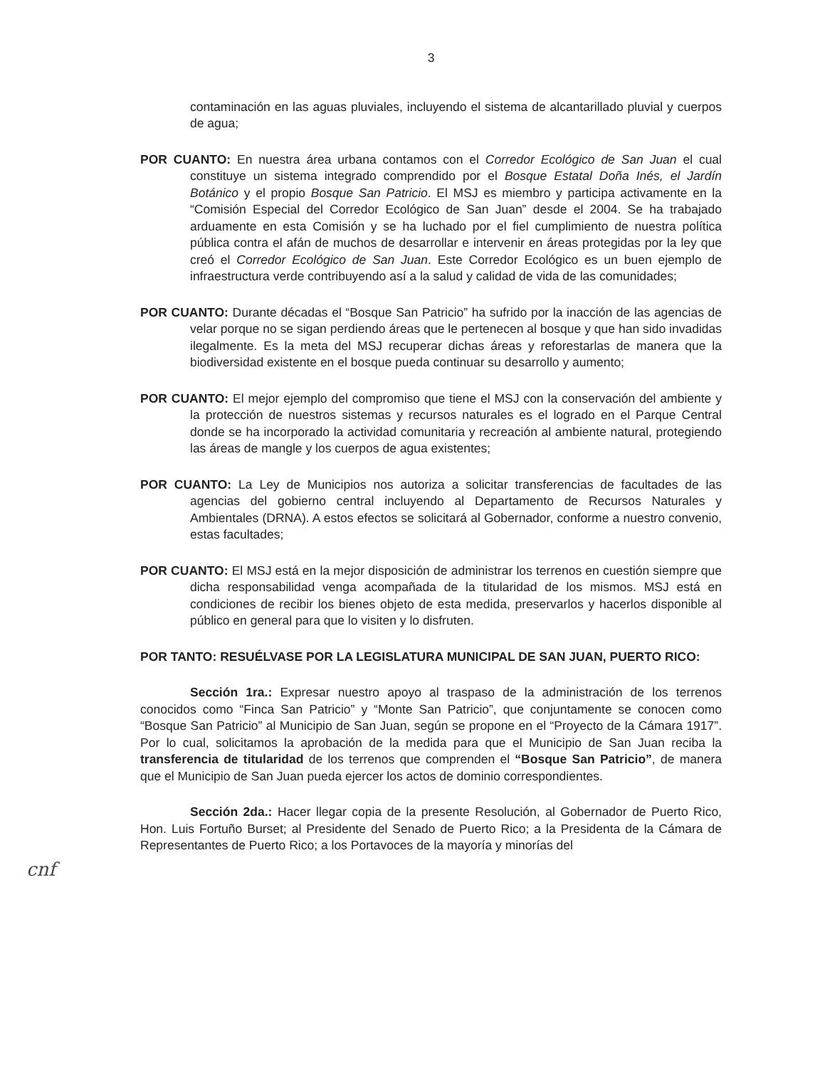3
contaminación en las aguas pluviales, incluyendo el sistema de alcantarillado pluvial y cuerpos de agua;
POR CUANTO: En nuestra área urbana contamos con el Corredor Ecológico de San Juan el cual constituye un sistema integrado comprendido por el Bosque Estatal Doña Inés, el Jardín Botánico y el propio Bosque San Patricio. El MSJ es miembro y participa activamente en la “Comisión Especial del Corredor Ecológico de San Juan” desde el 2004. Se ha trabajado arduamente en esta Comisión y se ha luchado por el fiel cumplimiento de nuestra política pública contra el afán de muchos de desarrollar e intervenir en áreas protegidas por la ley que creó el Corredor Ecológico de San Juan. Este Corredor Ecológico es un buen ejemplo de infraestructura verde contribuyendo así a la salud y calidad de vida de las comunidades;
POR CUANTO: Durante décadas el “Bosque San Patricio” ha sufrido por la inacción de las agencias de velar porque no se sigan perdiendo áreas que le pertenecen al bosque y que han sido invadidas ilegalmente. Es la meta del MSJ recuperar dichas áreas y reforestarlas de manera que la biodiversidad existente en el bosque pueda continuar su desarrollo y aumento;
POR CUANTO: El mejor ejemplo del compromiso que tiene el MSJ con la conservación del ambiente y la protección de nuestros sistemas y recursos naturales es el logrado en el Parque Central donde se ha incorporado la actividad comunitaria y recreación al ambiente natural, protegiendo las áreas de mangle y los cuerpos de agua existentes;
POR CUANTO: La Ley de Municipios nos autoriza a solicitar transferencias de facultades de las agencias del gobierno central incluyendo al Departamento de Recursos Naturales y Ambientales (DRNA). A estos efectos se solicitará al Gobernador, conforme a nuestro convenio, estas facultades;
POR CUANTO: El MSJ está en la mejor disposición de administrar los terrenos en cuestión siempre que dicha responsabilidad venga acompañada de la titularidad de los mismos. MSJ está en condiciones de recibir los bienes objeto de esta medida, preservarlos y hacerlos disponible al público en general para que lo visiten y lo disfruten.
POR TANTO: RESUÉLVASE POR LA LEGISLATURA MUNICIPAL DE SAN JUAN, PUERTO RICO:
Sección 1ra.: Expresar nuestro apoyo al traspaso de la administración de los terrenos conocidos como “Finca San Patricio” y “Monte San Patricio”, que conjuntamente se conocen como “Bosque San Patricio” al Municipio de San Juan, según se propone en el “Proyecto de la Cámara 1917”. Por lo cual, solicitamos la aprobación de la medida para que el Municipio de San Juan reciba la transferencia de titularidad de los terrenos que comprenden el “Bosque San Patricio”, de manera que el Municipio de San Juan pueda ejercer los actos de dominio correspondientes.
Sección 2da.: Hacer llegar copia de la presente Resolución, al Gobernador de Puerto Rico, Hon. Luis Fortuño Burset; al Presidente del Senado de Puerto Rico; a la Presidenta de la Cámara de Representantes de Puerto Rico; a los Portavoces de la mayoría y minorías del
cnf